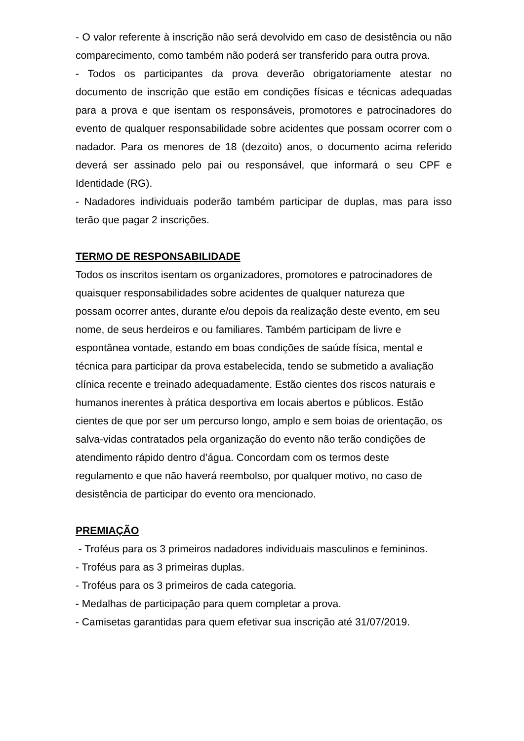- O valor referente à inscrição não será devolvido em caso de desistência ou não comparecimento, como também não poderá ser transferido para outra prova.
- Todos os participantes da prova deverão obrigatoriamente atestar no documento de inscrição que estão em condições físicas e técnicas adequadas para a prova e que isentam os responsáveis, promotores e patrocinadores do evento de qualquer responsabilidade sobre acidentes que possam ocorrer com o nadador. Para os menores de 18 (dezoito) anos, o documento acima referido deverá ser assinado pelo pai ou responsável, que informará o seu CPF e Identidade (RG).
- Nadadores individuais poderão também participar de duplas, mas para isso terão que pagar 2 inscrições.
TERMO DE RESPONSABILIDADE
Todos os inscritos isentam os organizadores, promotores e patrocinadores de
quaisquer responsabilidades sobre acidentes de qualquer natureza que
possam ocorrer antes, durante e/ou depois da realização deste evento, em seu
nome, de seus herdeiros e ou familiares. Também participam de livre e
espontânea vontade, estando em boas condições de saúde física, mental e
técnica para participar da prova estabelecida, tendo se submetido a avaliação
clínica recente e treinado adequadamente. Estão cientes dos riscos naturais e
humanos inerentes à prática desportiva em locais abertos e públicos. Estão
cientes de que por ser um percurso longo, amplo e sem boias de orientação, os
salva-vidas contratados pela organização do evento não terão condições de
atendimento rápido dentro d’água. Concordam com os termos deste
regulamento e que não haverá reembolso, por qualquer motivo, no caso de
desistência de participar do evento ora mencionado.
PREMIAÇÃO
- Troféus para os 3 primeiros nadadores individuais masculinos e femininos.
- Troféus para as 3 primeiras duplas.
- Troféus para os 3 primeiros de cada categoria.
- Medalhas de participação para quem completar a prova.
- Camisetas garantidas para quem efetivar sua inscrição até 31/07/2019.